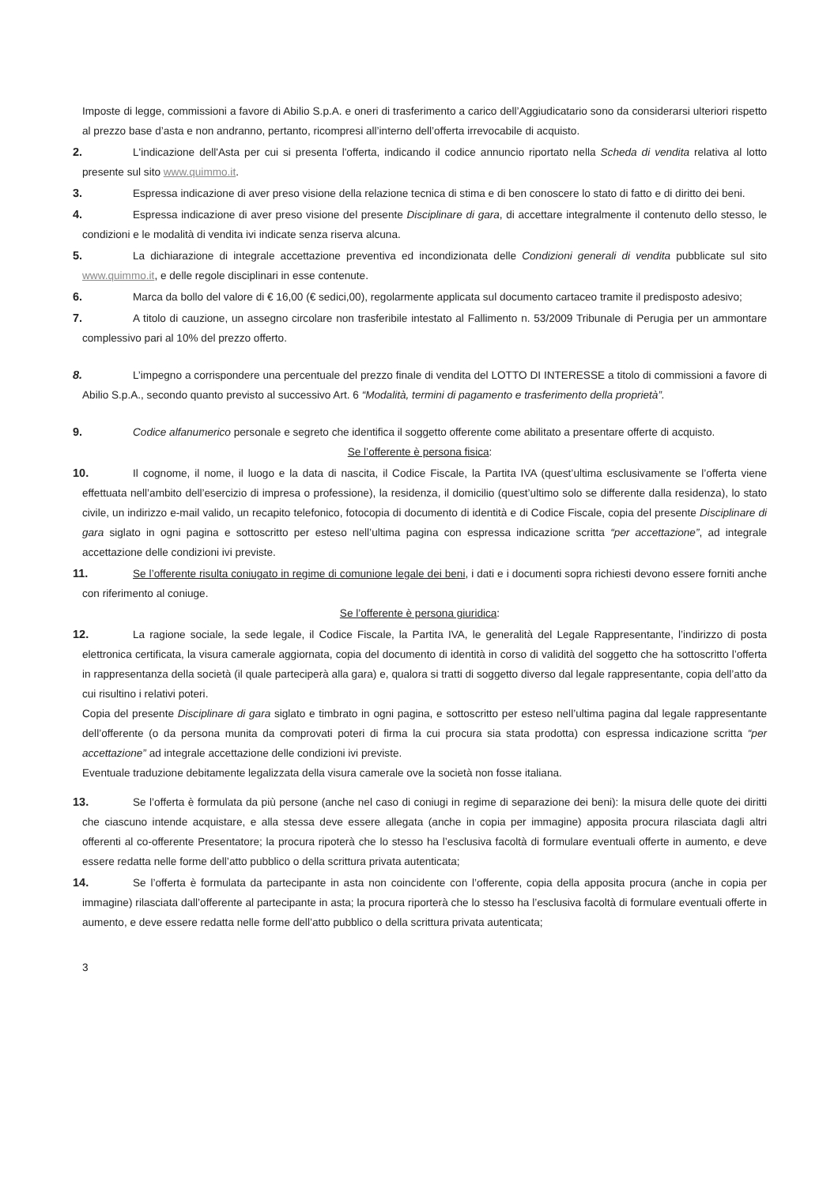Imposte di legge, commissioni a favore di Abilio S.p.A. e oneri di trasferimento a carico dell’Aggiudicatario sono da considerarsi ulteriori rispetto al prezzo base d’asta e non andranno, pertanto, ricompresi all’interno dell’offerta irrevocabile di acquisto.
2. L'indicazione dell'Asta per cui si presenta l'offerta, indicando il codice annuncio riportato nella Scheda di vendita relativa al lotto presente sul sito www.quimmo.it.
3. Espressa indicazione di aver preso visione della relazione tecnica di stima e di ben conoscere lo stato di fatto e di diritto dei beni.
4. Espressa indicazione di aver preso visione del presente Disciplinare di gara, di accettare integralmente il contenuto dello stesso, le condizioni e le modalità di vendita ivi indicate senza riserva alcuna.
5. La dichiarazione di integrale accettazione preventiva ed incondizionata delle Condizioni generali di vendita pubblicate sul sito www.quimmo.it, e delle regole disciplinari in esse contenute.
6. Marca da bollo del valore di € 16,00 (€ sedici,00), regolarmente applicata sul documento cartaceo tramite il predisposto adesivo;
7. A titolo di cauzione, un assegno circolare non trasferibile intestato al Fallimento n. 53/2009 Tribunale di Perugia per un ammontare complessivo pari al 10% del prezzo offerto.
8. L’impegno a corrispondere una percentuale del prezzo finale di vendita del LOTTO DI INTERESSE a titolo di commissioni a favore di Abilio S.p.A., secondo quanto previsto al successivo Art. 6 “Modalità, termini di pagamento e trasferimento della proprietà”.
9. Codice alfanumerico personale e segreto che identifica il soggetto offerente come abilitato a presentare offerte di acquisto.
Se l’offerente è persona fisica:
10. Il cognome, il nome, il luogo e la data di nascita, il Codice Fiscale, la Partita IVA (quest’ultima esclusivamente se l’offerta viene effettuata nell’ambito dell’esercizio di impresa o professione), la residenza, il domicilio (quest’ultimo solo se differente dalla residenza), lo stato civile, un indirizzo e-mail valido, un recapito telefonico, fotocopia di documento di identità e di Codice Fiscale, copia del presente Disciplinare di gara siglato in ogni pagina e sottoscritto per esteso nell’ultima pagina con espressa indicazione scritta “per accettazione”, ad integrale accettazione delle condizioni ivi previste.
11. Se l’offerente risulta coniugato in regime di comunione legale dei beni, i dati e i documenti sopra richiesti devono essere forniti anche con riferimento al coniuge.
Se l’offerente è persona giuridica:
12. La ragione sociale, la sede legale, il Codice Fiscale, la Partita IVA, le generalità del Legale Rappresentante, l’indirizzo di posta elettronica certificata, la visura camerale aggiornata, copia del documento di identità in corso di validità del soggetto che ha sottoscritto l’offerta in rappresentanza della società (il quale parteciperà alla gara) e, qualora si tratti di soggetto diverso dal legale rappresentante, copia dell’atto da cui risultino i relativi poteri.
Copia del presente Disciplinare di gara siglato e timbrato in ogni pagina, e sottoscritto per esteso nell’ultima pagina dal legale rappresentante dell’offerente (o da persona munita da comprovati poteri di firma la cui procura sia stata prodotta) con espressa indicazione scritta “per accettazione” ad integrale accettazione delle condizioni ivi previste.
Eventuale traduzione debitamente legalizzata della visura camerale ove la società non fosse italiana.
13. Se l’offerta è formulata da più persone (anche nel caso di coniugi in regime di separazione dei beni): la misura delle quote dei diritti che ciascuno intende acquistare, e alla stessa deve essere allegata (anche in copia per immagine) apposita procura rilasciata dagli altri offerenti al co-offerente Presentatore; la procura ripoterà che lo stesso ha l’esclusiva facoltà di formulare eventuali offerte in aumento, e deve essere redatta nelle forme dell’atto pubblico o della scrittura privata autenticata;
14. Se l’offerta è formulata da partecipante in asta non coincidente con l’offerente, copia della apposita procura (anche in copia per immagine) rilasciata dall’offerente al partecipante in asta; la procura riporterà che lo stesso ha l’esclusiva facoltà di formulare eventuali offerte in aumento, e deve essere redatta nelle forme dell’atto pubblico o della scrittura privata autenticata;
3